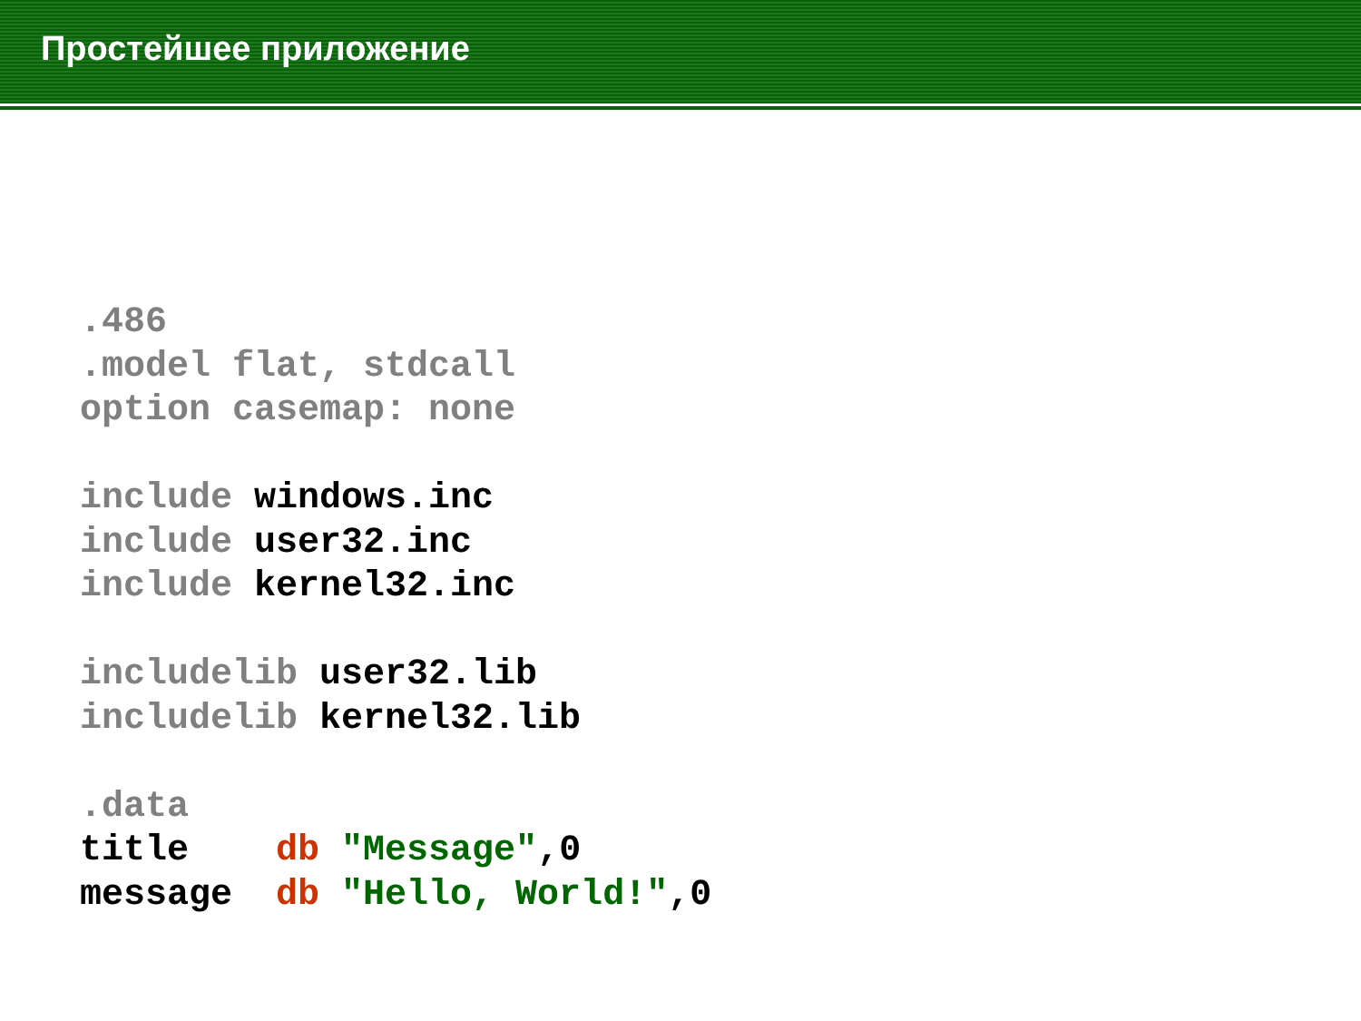Простейшее приложение
.486
.model flat, stdcall
option casemap: none

include windows.inc
include user32.inc
include kernel32.inc

includelib user32.lib
includelib kernel32.lib

.data
title    db "Message",0
message  db "Hello, World!",0